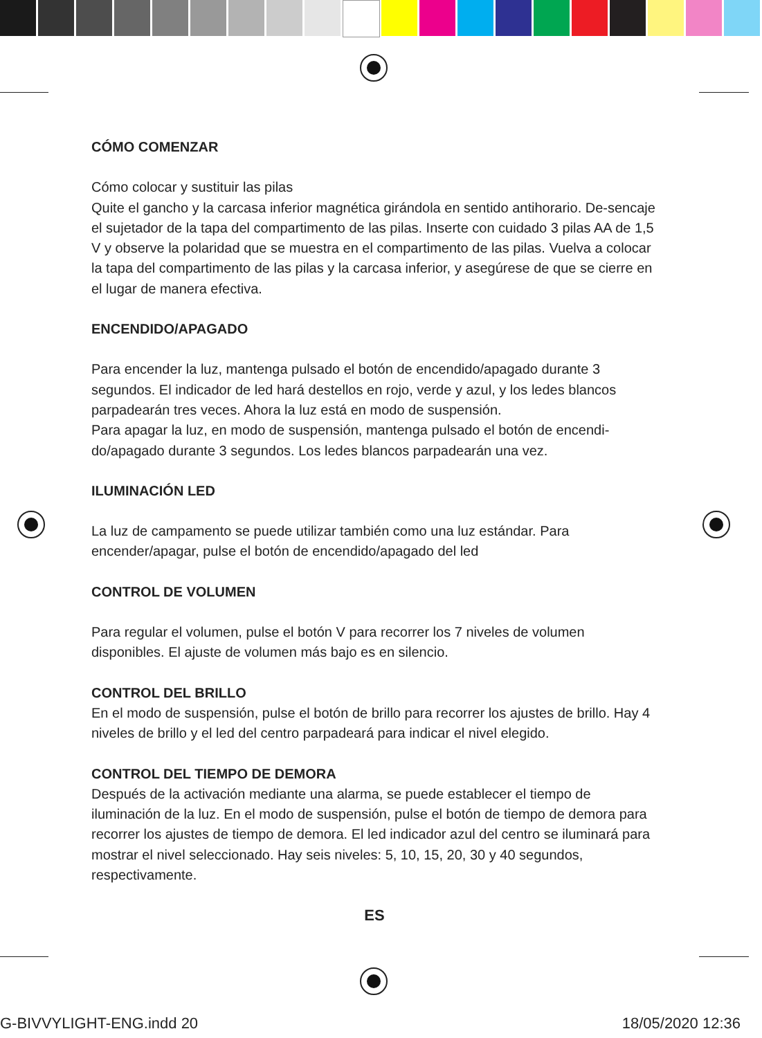CÓMO COMENZAR
Cómo colocar y sustituir las pilas
Quite el gancho y la carcasa inferior magnética girándola en sentido antihorario. De-sencaje el sujetador de la tapa del compartimento de las pilas. Inserte con cuidado 3 pilas AA de 1,5 V y observe la polaridad que se muestra en el compartimento de las pilas. Vuelva a colocar la tapa del compartimento de las pilas y la carcasa inferior, y asegúrese de que se cierre en el lugar de manera efectiva.
ENCENDIDO/APAGADO
Para encender la luz, mantenga pulsado el botón de encendido/apagado durante 3 segundos. El indicador de led hará destellos en rojo, verde y azul, y los ledes blancos parpadearán tres veces. Ahora la luz está en modo de suspensión.
Para apagar la luz, en modo de suspensión, mantenga pulsado el botón de encendi-do/apagado durante 3 segundos. Los ledes blancos parpadearán una vez.
ILUMINACIÓN LED
La luz de campamento se puede utilizar también como una luz estándar. Para encender/apagar, pulse el botón de encendido/apagado del led
CONTROL DE VOLUMEN
Para regular el volumen, pulse el botón V para recorrer los 7 niveles de volumen disponibles. El ajuste de volumen más bajo es en silencio.
CONTROL DEL BRILLO
En el modo de suspensión, pulse el botón de brillo para recorrer los ajustes de brillo. Hay 4 niveles de brillo y el led del centro parpadeará para indicar el nivel elegido.
CONTROL DEL TIEMPO DE DEMORA
Después de la activación mediante una alarma, se puede establecer el tiempo de iluminación de la luz. En el modo de suspensión, pulse el botón de tiempo de demora para recorrer los ajustes de tiempo de demora. El led indicador azul del centro se iluminará para mostrar el nivel seleccionado. Hay seis niveles: 5, 10, 15, 20, 30 y 40 segundos, respectivamente.
ES
G-BIVVYLIGHT-ENG.indd 20 18/05/2020 12:36